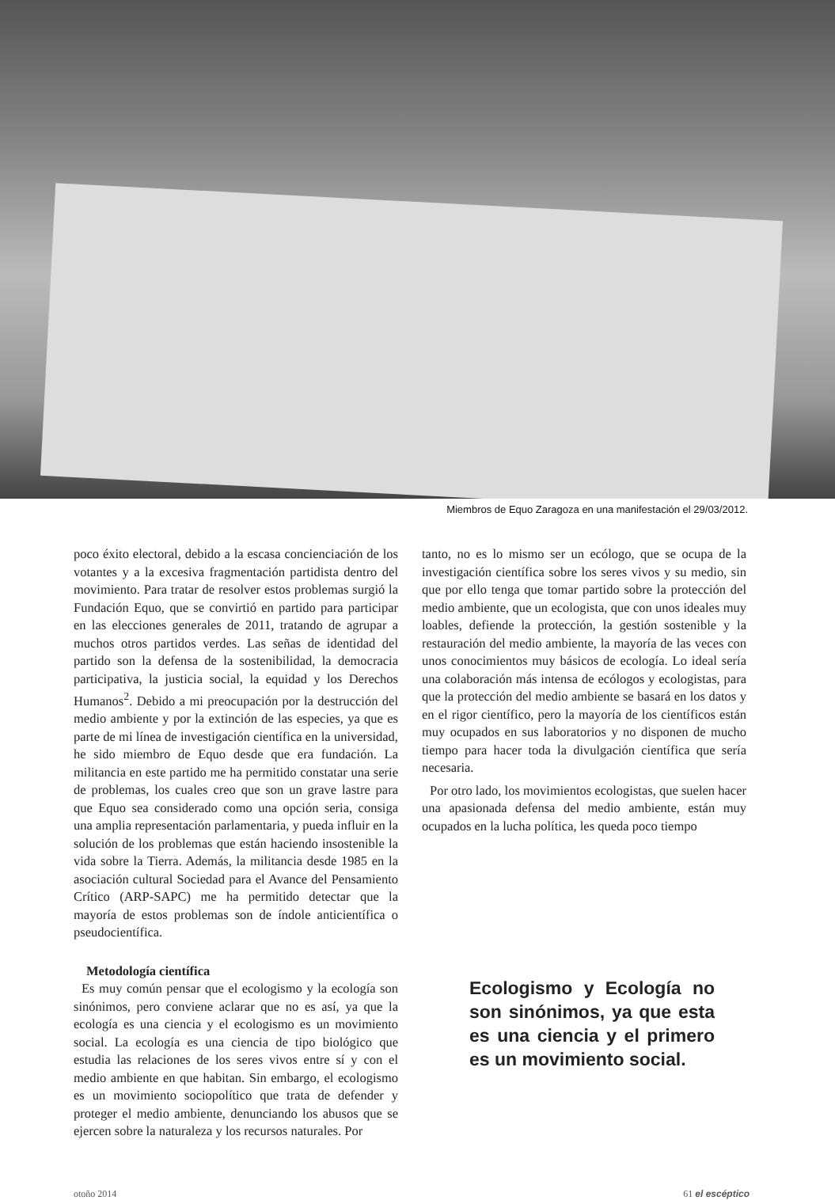Miembros de Equo Zaragoza en una manifestación el 29/03/2012.
poco éxito electoral, debido a la escasa concienciación de los votantes y a la excesiva fragmentación partidista dentro del movimiento. Para tratar de resolver estos problemas surgió la Fundación Equo, que se convirtió en partido para participar en las elecciones generales de 2011, tratando de agrupar a muchos otros partidos verdes. Las señas de identidad del partido son la defensa de la sostenibilidad, la democracia participativa, la justicia social, la equidad y los Derechos Humanos<sup>2</sup>. Debido a mi preocupación por la destrucción del medio ambiente y por la extinción de las especies, ya que es parte de mi línea de investigación científica en la universidad, he sido miembro de Equo desde que era fundación. La militancia en este partido me ha permitido constatar una serie de problemas, los cuales creo que son un grave lastre para que Equo sea considerado como una opción seria, consiga una amplia representación parlamentaria, y pueda influir en la solución de los problemas que están haciendo insostenible la vida sobre la Tierra. Además, la militancia desde 1985 en la asociación cultural Sociedad para el Avance del Pensamiento Crítico (ARP-SAPC) me ha permitido detectar que la mayoría de estos problemas son de índole anticientífica o pseudocientífica.
Metodología científica
Es muy común pensar que el ecologismo y la ecología son sinónimos, pero conviene aclarar que no es así, ya que la ecología es una ciencia y el ecologismo es un movimiento social. La ecología es una ciencia de tipo biológico que estudia las relaciones de los seres vivos entre sí y con el medio ambiente en que habitan. Sin embargo, el ecologismo es un movimiento sociopolítico que trata de defender y proteger el medio ambiente, denunciando los abusos que se ejercen sobre la naturaleza y los recursos naturales. Por
tanto, no es lo mismo ser un ecólogo, que se ocupa de la investigación científica sobre los seres vivos y su medio, sin que por ello tenga que tomar partido sobre la protección del medio ambiente, que un ecologista, que con unos ideales muy loables, defiende la protección, la gestión sostenible y la restauración del medio ambiente, la mayoría de las veces con unos conocimientos muy básicos de ecología. Lo ideal sería una colaboración más intensa de ecólogos y ecologistas, para que la protección del medio ambiente se basará en los datos y en el rigor científico, pero la mayoría de los científicos están muy ocupados en sus laboratorios y no disponen de mucho tiempo para hacer toda la divulgación científica que sería necesaria.
Por otro lado, los movimientos ecologistas, que suelen hacer una apasionada defensa del medio ambiente, están muy ocupados en la lucha política, les queda poco tiempo
Ecologismo y Ecología no son sinónimos, ya que esta es una ciencia y el primero es un movimiento social.
otoño 2014 61 el escéptico